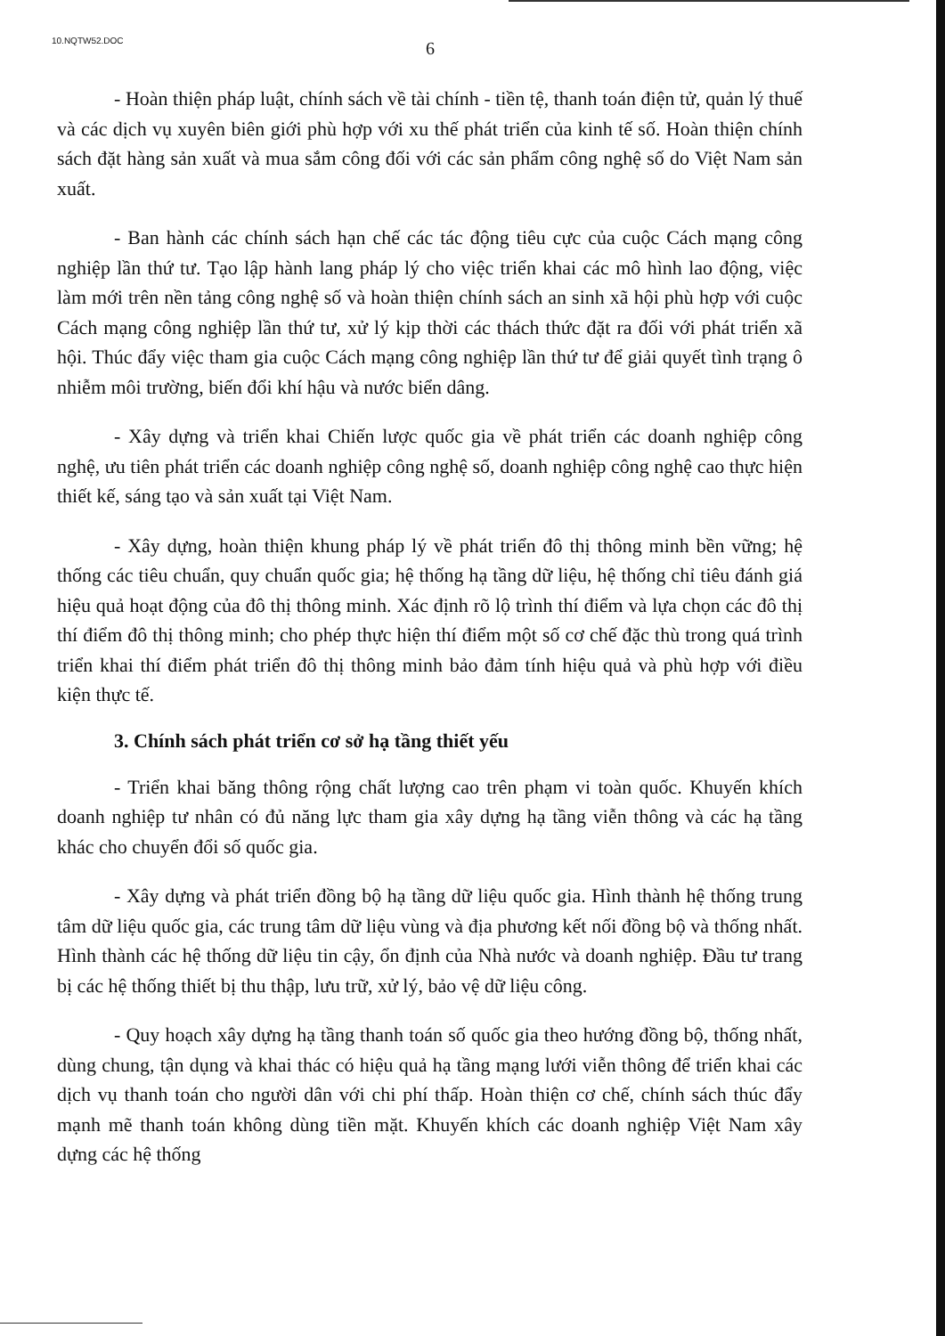10.NQTW52.DOC
6
- Hoàn thiện pháp luật, chính sách về tài chính - tiền tệ, thanh toán điện tử, quản lý thuế và các dịch vụ xuyên biên giới phù hợp với xu thế phát triển của kinh tế số. Hoàn thiện chính sách đặt hàng sản xuất và mua sắm công đối với các sản phẩm công nghệ số do Việt Nam sản xuất.
- Ban hành các chính sách hạn chế các tác động tiêu cực của cuộc Cách mạng công nghiệp lần thứ tư. Tạo lập hành lang pháp lý cho việc triển khai các mô hình lao động, việc làm mới trên nền tảng công nghệ số và hoàn thiện chính sách an sinh xã hội phù hợp với cuộc Cách mạng công nghiệp lần thứ tư, xử lý kịp thời các thách thức đặt ra đối với phát triển xã hội. Thúc đẩy việc tham gia cuộc Cách mạng công nghiệp lần thứ tư để giải quyết tình trạng ô nhiễm môi trường, biến đổi khí hậu và nước biển dâng.
- Xây dựng và triển khai Chiến lược quốc gia về phát triển các doanh nghiệp công nghệ, ưu tiên phát triển các doanh nghiệp công nghệ số, doanh nghiệp công nghệ cao thực hiện thiết kế, sáng tạo và sản xuất tại Việt Nam.
- Xây dựng, hoàn thiện khung pháp lý về phát triển đô thị thông minh bền vững; hệ thống các tiêu chuẩn, quy chuẩn quốc gia; hệ thống hạ tầng dữ liệu, hệ thống chỉ tiêu đánh giá hiệu quả hoạt động của đô thị thông minh. Xác định rõ lộ trình thí điểm và lựa chọn các đô thị thí điểm đô thị thông minh; cho phép thực hiện thí điểm một số cơ chế đặc thù trong quá trình triển khai thí điểm phát triển đô thị thông minh bảo đảm tính hiệu quả và phù hợp với điều kiện thực tế.
3. Chính sách phát triển cơ sở hạ tầng thiết yếu
- Triển khai băng thông rộng chất lượng cao trên phạm vi toàn quốc. Khuyến khích doanh nghiệp tư nhân có đủ năng lực tham gia xây dựng hạ tầng viễn thông và các hạ tầng khác cho chuyển đổi số quốc gia.
- Xây dựng và phát triển đồng bộ hạ tầng dữ liệu quốc gia. Hình thành hệ thống trung tâm dữ liệu quốc gia, các trung tâm dữ liệu vùng và địa phương kết nối đồng bộ và thống nhất. Hình thành các hệ thống dữ liệu tin cậy, ổn định của Nhà nước và doanh nghiệp. Đầu tư trang bị các hệ thống thiết bị thu thập, lưu trữ, xử lý, bảo vệ dữ liệu công.
- Quy hoạch xây dựng hạ tầng thanh toán số quốc gia theo hướng đồng bộ, thống nhất, dùng chung, tận dụng và khai thác có hiệu quả hạ tầng mạng lưới viễn thông để triển khai các dịch vụ thanh toán cho người dân với chi phí thấp. Hoàn thiện cơ chế, chính sách thúc đẩy mạnh mẽ thanh toán không dùng tiền mặt. Khuyến khích các doanh nghiệp Việt Nam xây dựng các hệ thống